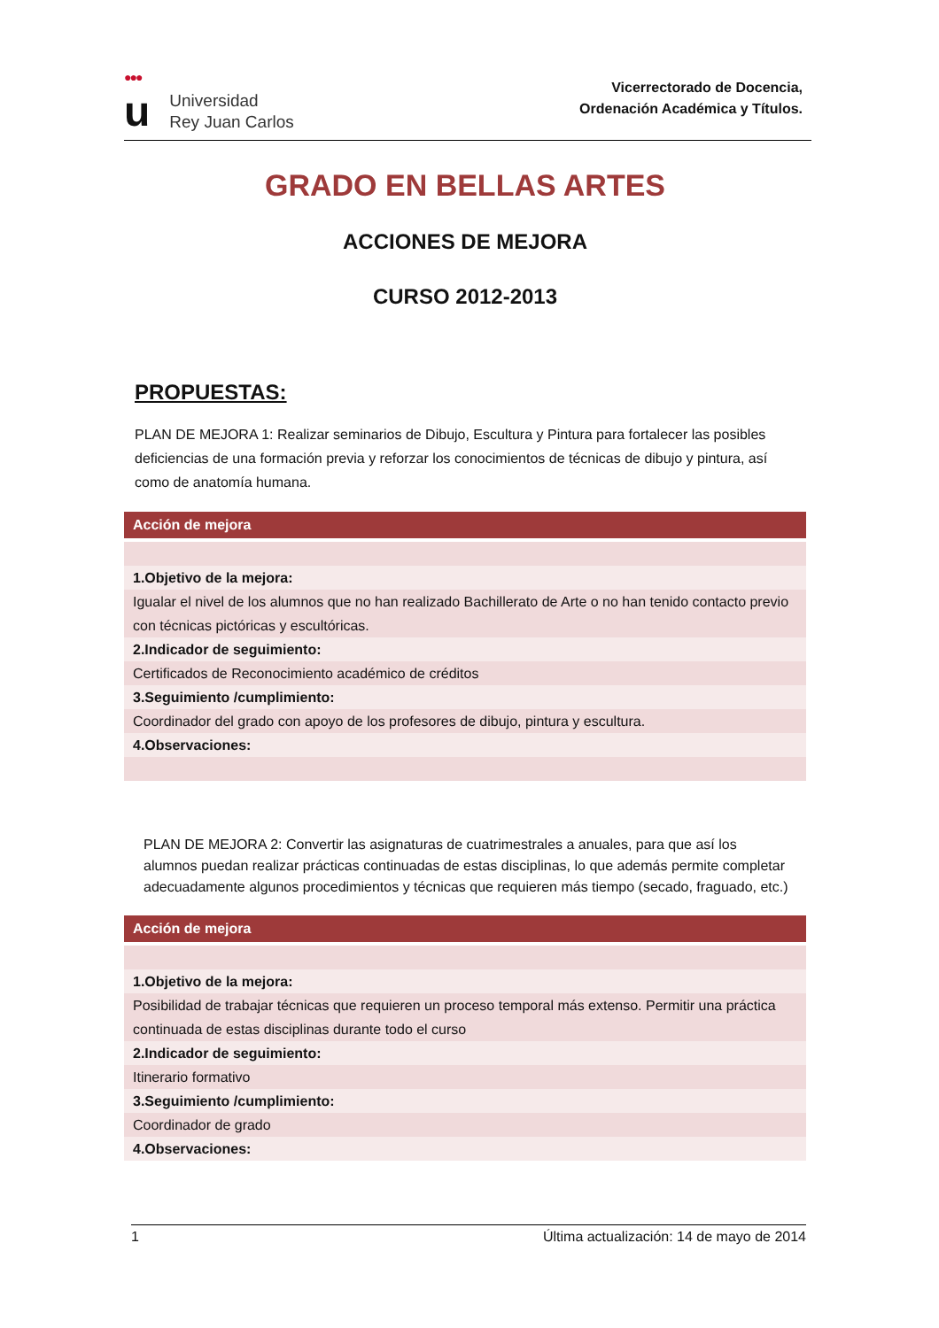●●●
u
Universidad
Rey Juan Carlos
Vicerrectorado de Docencia,
Ordenación Académica y Títulos.
GRADO EN BELLAS ARTES
ACCIONES DE MEJORA
CURSO 2012-2013
PROPUESTAS:
PLAN DE MEJORA 1: Realizar seminarios de Dibujo, Escultura y Pintura para fortalecer las posibles deficiencias de una formación previa y reforzar los conocimientos de técnicas de dibujo y pintura, así como de anatomía humana.
| Acción de mejora |
| --- |
| 1.Objetivo de la mejora: |
| Igualar el nivel de los alumnos que no han realizado Bachillerato de Arte o no han tenido contacto previo con técnicas pictóricas y escultóricas. |
| 2.Indicador de seguimiento: |
| Certificados de Reconocimiento académico de créditos |
| 3.Seguimiento /cumplimiento: |
| Coordinador del grado con apoyo de los profesores de dibujo, pintura y escultura. |
| 4.Observaciones: |
PLAN DE MEJORA 2: Convertir las asignaturas de cuatrimestrales a anuales, para que así los alumnos puedan realizar prácticas continuadas de estas disciplinas, lo que además permite completar adecuadamente algunos procedimientos y técnicas que requieren más tiempo (secado, fraguado, etc.)
| Acción de mejora |
| --- |
| 1.Objetivo de la mejora: |
| Posibilidad de trabajar técnicas que requieren un proceso temporal más extenso. Permitir una práctica continuada de estas disciplinas durante todo el curso |
| 2.Indicador de seguimiento: |
| Itinerario formativo |
| 3.Seguimiento /cumplimiento: |
| Coordinador de grado |
| 4.Observaciones: |
1 Última actualización: 14 de mayo de 2014